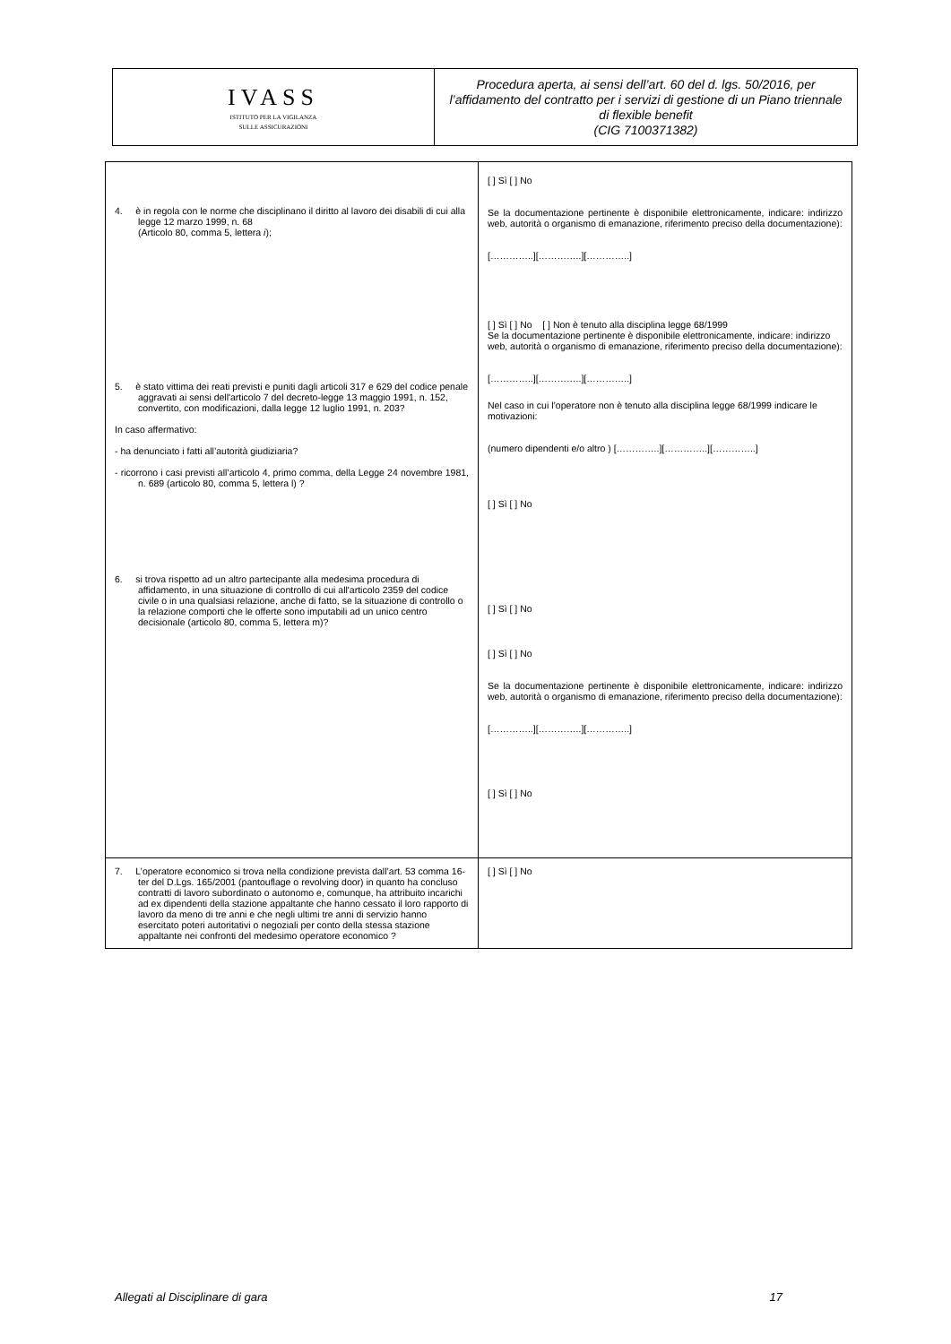| IVASS ISTITUTO PER LA VIGILANZA SULLE ASSICURAZIONI | Procedura aperta, ai sensi dell’art. 60 del d. lgs. 50/2016, per l’affidamento del contratto per i servizi di gestione di un Piano triennale di flexible benefit (CIG 7100371382) |
| 4. è in regola con le norme che disciplinano il diritto al lavoro dei disabili di cui alla legge 12 marzo 1999, n. 68 (Articolo 80, comma 5, lettera i ); 5. è stato vittima dei reati previsti e puniti dagli articoli 317 e 629 del codice penale aggravati ai sensi dell'articolo 7 del decreto-legge 13 maggio 1991, n. 152, convertito, con modificazioni, dalla legge 12 luglio 1991, n. 203? In caso affermativo: - ha denunciato i fatti all’autorità giudiziaria? - ricorrono i casi previsti all’articolo 4, primo comma, della Legge 24 novembre 1981, n. 689 (articolo 80, comma 5, lettera l) ? 6. si trova rispetto ad un altro partecipante alla medesima procedura di affidamento, in una situazione di controllo di cui all'articolo 2359 del codice civile o in una qualsiasi relazione, anche di fatto, se la situazione di controllo o la relazione comporti che le offerte sono imputabili ad un unico centro decisionale (articolo 80, comma 5, lettera m)? | [ ] Sì [ ] No Se la documentazione pertinente è disponibile elettronicamente, indicare: indirizzo web, autorità o organismo di emanazione, riferimento preciso della documentazione): […………..][…………..][…………..] [ ] Sì [ ] No [ ] Non è tenuto alla disciplina legge 68/1999 Se la documentazione pertinente è disponibile elettronicamente, indicare: indirizzo web, autorità o organismo di emanazione, riferimento preciso della documentazione): […………..][…………..][…………..] Nel caso in cui l’operatore non è tenuto alla disciplina legge 68/1999 indicare le motivazioni: (numero dipendenti e/o altro ) […………..][…………..][…………..] [ ] Sì [ ] No [ ] Sì [ ] No [ ] Sì [ ] No Se la documentazione pertinente è disponibile elettronicamente, indicare: indirizzo web, autorità o organismo di emanazione, riferimento preciso della documentazione): […………..][…………..][…………..] [ ] Sì [ ] No |
| 7. L’operatore economico si trova nella condizione prevista dall’art. 53 comma 16-ter del D.Lgs. 165/2001 (pantouflage o revolving door) in quanto ha concluso contratti di lavoro subordinato o autonomo e, comunque, ha attribuito incarichi ad ex dipendenti della stazione appaltante che hanno cessato il loro rapporto di lavoro da meno di tre anni e che negli ultimi tre anni di servizio hanno esercitato poteri autoritativi o negoziali per conto della stessa stazione appaltante nei confronti del medesimo operatore economico ? | [ ] Sì [ ] No |
Allegati al Disciplinare di gara 17